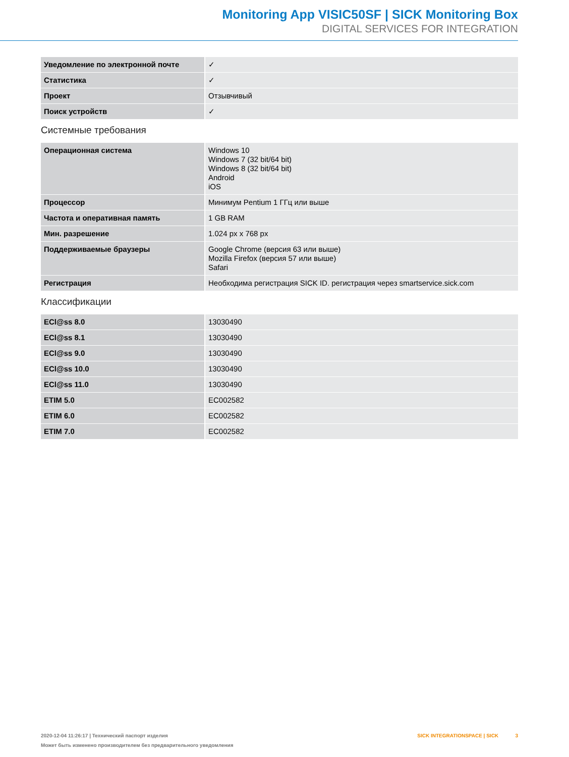Monitoring App VISIC50SF | SICK Monitoring Box
DIGITAL SERVICES FOR INTEGRATION
| Уведомление по электронной почте | ✓ |
| Статистика | ✓ |
| Проект | Отзывчивый |
| Поиск устройств | ✓ |
Системные требования
| Операционная система | Windows 10 Windows 7 (32 bit/64 bit) Windows 8 (32 bit/64 bit) Android iOS |
| Процессор | Минимум Pentium 1 ГГц или выше |
| Частота и оперативная память | 1 GB RAM |
| Мин. разрешение | 1.024 px x 768 px |
| Поддерживаемые браузеры | Google Chrome (версия 63 или выше) Mozilla Firefox (версия 57 или выше) Safari |
| Регистрация | Необходима регистрация SICK ID. регистрация через smartservice.sick.com |
Классификации
| ECl@ss 8.0 | 13030490 |
| ECl@ss 8.1 | 13030490 |
| ECl@ss 9.0 | 13030490 |
| ECl@ss 10.0 | 13030490 |
| ECl@ss 11.0 | 13030490 |
| ETIM 5.0 | EC002582 |
| ETIM 6.0 | EC002582 |
| ETIM 7.0 | EC002582 |
2020-12-04 11:26:17 | Технический паспорт изделия
Может быть изменено производителем без предварительного уведомления
SICK INTEGRATIONSPACE | SICK 3